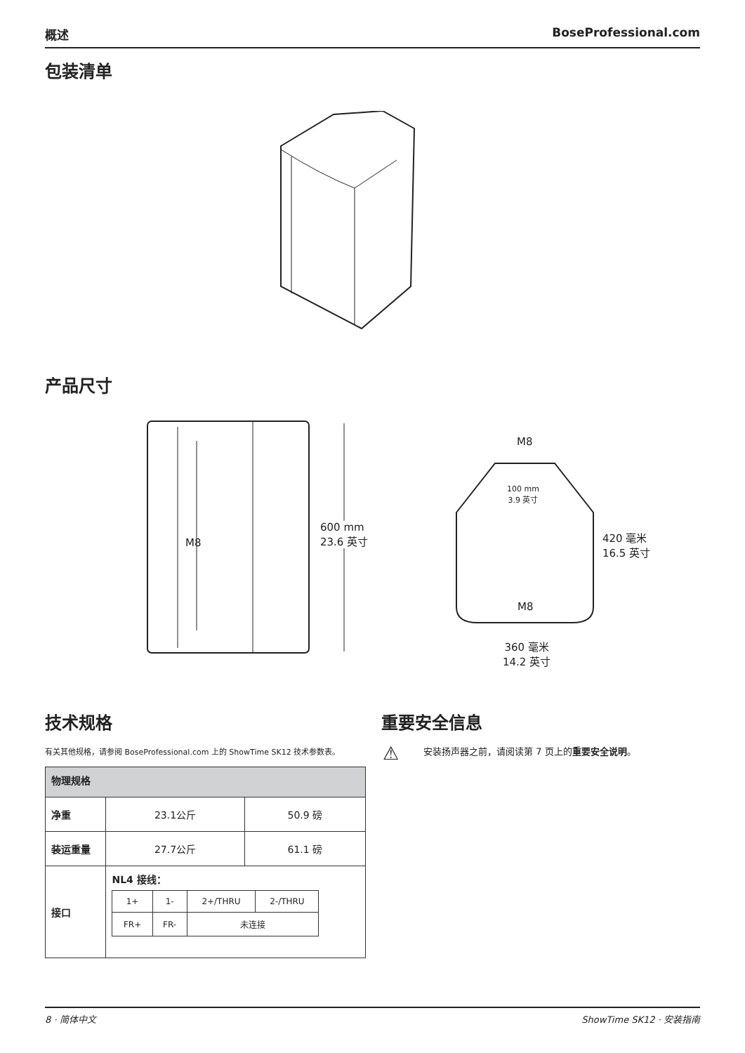概述 BoseProfessional.com
包装清单
产品尺寸
M8
600 mm
23.6 英寸
M8
100 mm
3.9 英寸
M8
420 毫米
16.5 英寸
360 毫米
14.2 英寸
技术规格
有关其他规格，请参阅 BoseProfessional.com 上的 ShowTime SK12 技术参数表。
| 物理规格 | | |
| --- | --- | --- |
| 净重 | 23.1公斤 | 50.9 磅 |
| 装运重量 | 27.7公斤 | 61.1 磅 |
| 接口 | NL4 接线： / 1+ / 1- / 2+/THRU / 2-/THRU / / FR+ / FR- / 未连接 / / | |
重要安全信息
⚠
安装扬声器之前，请阅读第 7 页上的重要安全说明。
8 · 简体中文 ShowTime SK12 · 安装指南